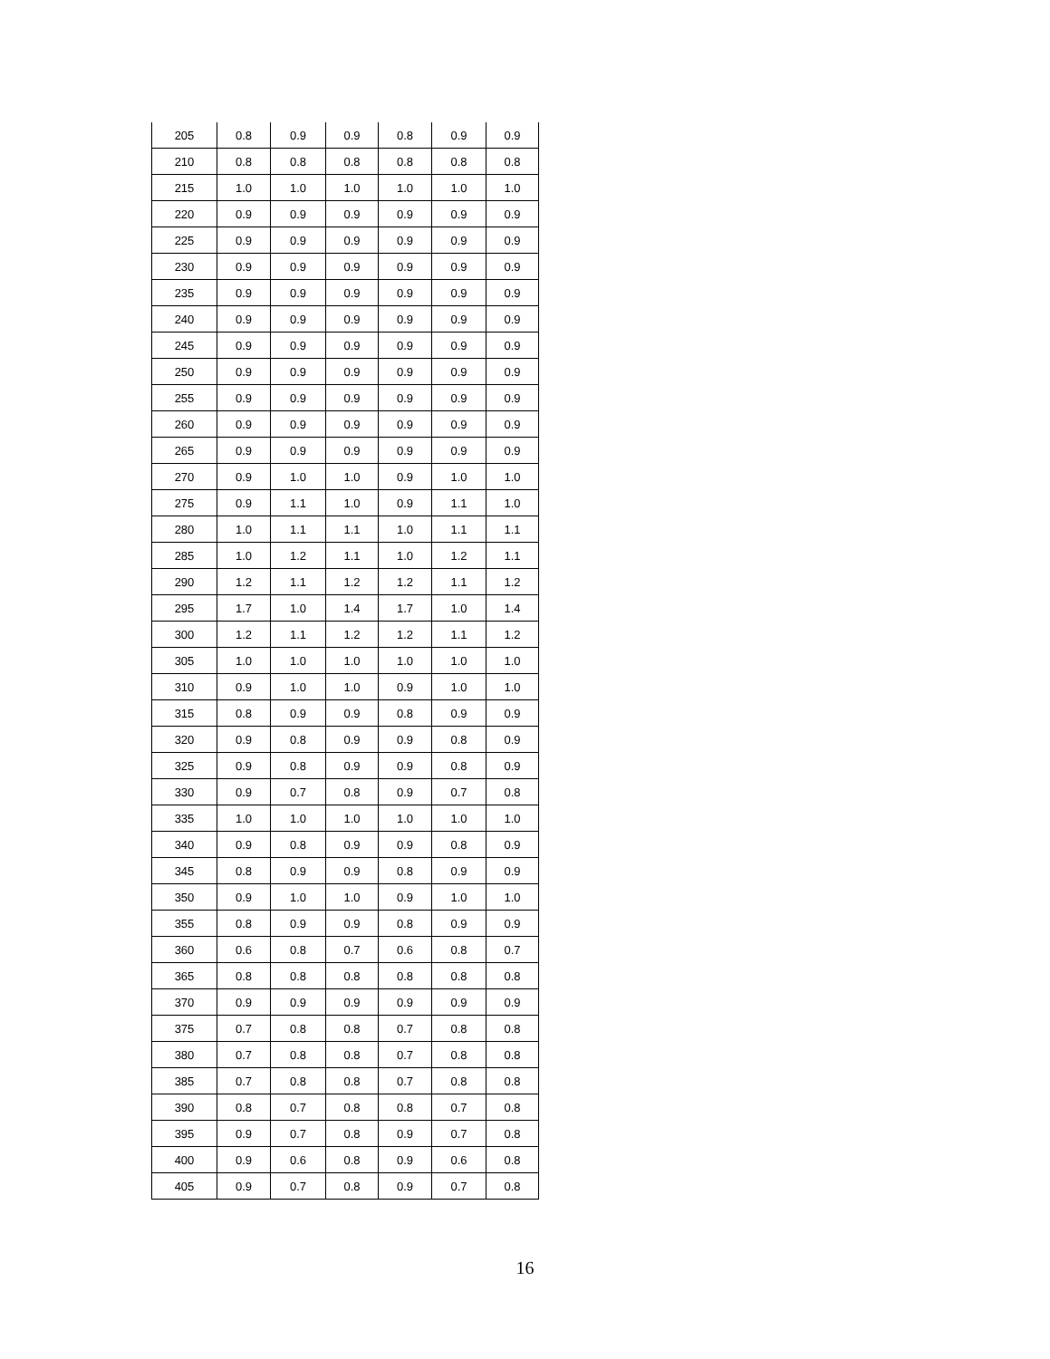| 205 | 0.8 | 0.9 | 0.9 | 0.8 | 0.9 | 0.9 |
| 210 | 0.8 | 0.8 | 0.8 | 0.8 | 0.8 | 0.8 |
| 215 | 1.0 | 1.0 | 1.0 | 1.0 | 1.0 | 1.0 |
| 220 | 0.9 | 0.9 | 0.9 | 0.9 | 0.9 | 0.9 |
| 225 | 0.9 | 0.9 | 0.9 | 0.9 | 0.9 | 0.9 |
| 230 | 0.9 | 0.9 | 0.9 | 0.9 | 0.9 | 0.9 |
| 235 | 0.9 | 0.9 | 0.9 | 0.9 | 0.9 | 0.9 |
| 240 | 0.9 | 0.9 | 0.9 | 0.9 | 0.9 | 0.9 |
| 245 | 0.9 | 0.9 | 0.9 | 0.9 | 0.9 | 0.9 |
| 250 | 0.9 | 0.9 | 0.9 | 0.9 | 0.9 | 0.9 |
| 255 | 0.9 | 0.9 | 0.9 | 0.9 | 0.9 | 0.9 |
| 260 | 0.9 | 0.9 | 0.9 | 0.9 | 0.9 | 0.9 |
| 265 | 0.9 | 0.9 | 0.9 | 0.9 | 0.9 | 0.9 |
| 270 | 0.9 | 1.0 | 1.0 | 0.9 | 1.0 | 1.0 |
| 275 | 0.9 | 1.1 | 1.0 | 0.9 | 1.1 | 1.0 |
| 280 | 1.0 | 1.1 | 1.1 | 1.0 | 1.1 | 1.1 |
| 285 | 1.0 | 1.2 | 1.1 | 1.0 | 1.2 | 1.1 |
| 290 | 1.2 | 1.1 | 1.2 | 1.2 | 1.1 | 1.2 |
| 295 | 1.7 | 1.0 | 1.4 | 1.7 | 1.0 | 1.4 |
| 300 | 1.2 | 1.1 | 1.2 | 1.2 | 1.1 | 1.2 |
| 305 | 1.0 | 1.0 | 1.0 | 1.0 | 1.0 | 1.0 |
| 310 | 0.9 | 1.0 | 1.0 | 0.9 | 1.0 | 1.0 |
| 315 | 0.8 | 0.9 | 0.9 | 0.8 | 0.9 | 0.9 |
| 320 | 0.9 | 0.8 | 0.9 | 0.9 | 0.8 | 0.9 |
| 325 | 0.9 | 0.8 | 0.9 | 0.9 | 0.8 | 0.9 |
| 330 | 0.9 | 0.7 | 0.8 | 0.9 | 0.7 | 0.8 |
| 335 | 1.0 | 1.0 | 1.0 | 1.0 | 1.0 | 1.0 |
| 340 | 0.9 | 0.8 | 0.9 | 0.9 | 0.8 | 0.9 |
| 345 | 0.8 | 0.9 | 0.9 | 0.8 | 0.9 | 0.9 |
| 350 | 0.9 | 1.0 | 1.0 | 0.9 | 1.0 | 1.0 |
| 355 | 0.8 | 0.9 | 0.9 | 0.8 | 0.9 | 0.9 |
| 360 | 0.6 | 0.8 | 0.7 | 0.6 | 0.8 | 0.7 |
| 365 | 0.8 | 0.8 | 0.8 | 0.8 | 0.8 | 0.8 |
| 370 | 0.9 | 0.9 | 0.9 | 0.9 | 0.9 | 0.9 |
| 375 | 0.7 | 0.8 | 0.8 | 0.7 | 0.8 | 0.8 |
| 380 | 0.7 | 0.8 | 0.8 | 0.7 | 0.8 | 0.8 |
| 385 | 0.7 | 0.8 | 0.8 | 0.7 | 0.8 | 0.8 |
| 390 | 0.8 | 0.7 | 0.8 | 0.8 | 0.7 | 0.8 |
| 395 | 0.9 | 0.7 | 0.8 | 0.9 | 0.7 | 0.8 |
| 400 | 0.9 | 0.6 | 0.8 | 0.9 | 0.6 | 0.8 |
| 405 | 0.9 | 0.7 | 0.8 | 0.9 | 0.7 | 0.8 |
16